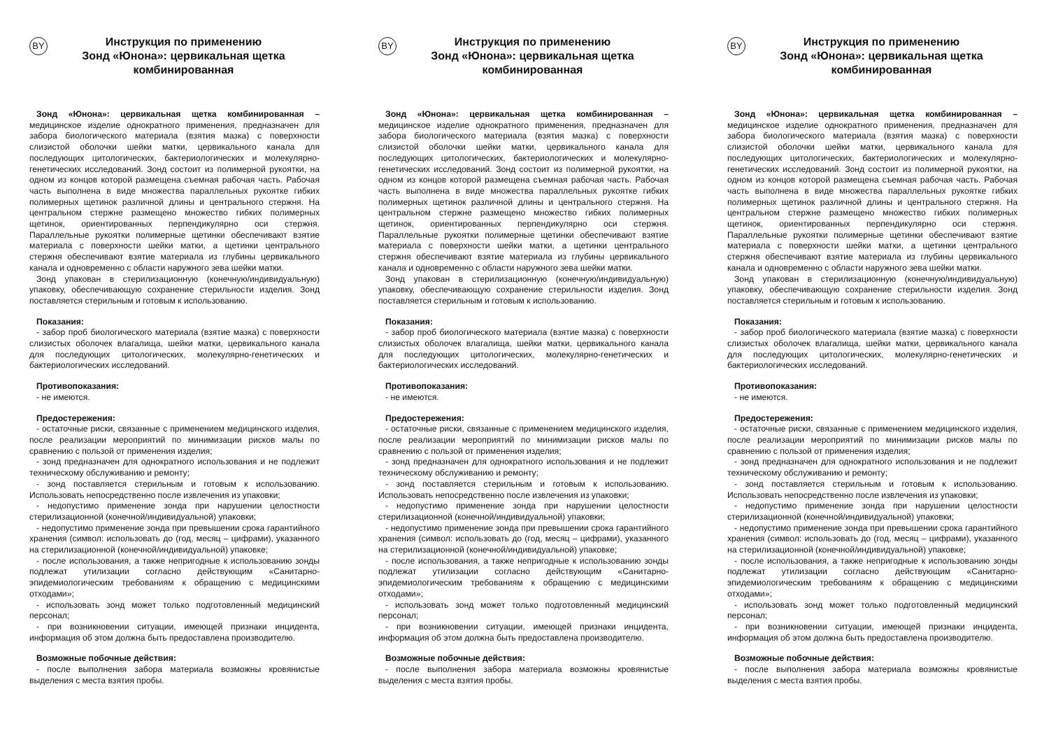BY
Инструкция по применению
Зонд «Юнона»: цервикальная щетка
комбинированная
Зонд «Юнона»: цервикальная щетка комбинированная – медицинское изделие однократного применения, предназначен для забора биологического материала (взятия мазка) с поверхности слизистой оболочки шейки матки, цервикального канала для последующих цитологических, бактериологических и молекулярно-генетических исследований. Зонд состоит из полимерной рукоятки, на одном из концов которой размещена съемная рабочая часть. Рабочая часть выполнена в виде множества параллельных рукоятке гибких полимерных щетинок различной длины и центрального стержня. На центральном стержне размещено множество гибких полимерных щетинок, ориентированных перпендикулярно оси стержня. Параллельные рукоятки полимерные щетинки обеспечивают взятие материала с поверхности шейки матки, а щетинки центрального стержня обеспечивают взятие материала из глубины цервикального канала и одновременно с области наружного зева шейки матки.
Зонд упакован в стерилизационную (конечную/индивидуальную) упаковку, обеспечивающую сохранение стерильности изделия. Зонд поставляется стерильным и готовым к использованию.
Показания:
- забор проб биологического материала (взятие мазка) с поверхности слизистых оболочек влагалища, шейки матки, цервикального канала для последующих цитологических, молекулярно-генетических и бактериологических исследований.
Противопоказания:
- не имеются.
Предостережения:
- остаточные риски, связанные с применением медицинского изделия, после реализации мероприятий по минимизации рисков малы по сравнению с пользой от применения изделия;
- зонд предназначен для однократного использования и не подлежит техническому обслуживанию и ремонту;
- зонд поставляется стерильным и готовым к использованию. Использовать непосредственно после извлечения из упаковки;
- недопустимо применение зонда при нарушении целостности стерилизационной (конечной/индивидуальной) упаковки;
- недопустимо применение зонда при превышении срока гарантийного хранения (символ: использовать до (год, месяц – цифрами), указанного на стерилизационной (конечной/индивидуальной) упаковке;
- после использования, а также непригодные к использованию зонды подлежат утилизации согласно действующим «Санитарно-эпидемиологическим требованиям к обращению с медицинскими отходами»;
- использовать зонд может только подготовленный медицинский персонал;
- при возникновении ситуации, имеющей признаки инцидента, информация об этом должна быть предоставлена производителю.
Возможные побочные действия:
- после выполнения забора материала возможны кровянистые выделения с места взятия пробы.
BY
Инструкция по применению
Зонд «Юнона»: цервикальная щетка
комбинированная
Зонд «Юнона»: цервикальная щетка комбинированная – медицинское изделие однократного применения, предназначен для забора биологического материала (взятия мазка) с поверхности слизистой оболочки шейки матки, цервикального канала для последующих цитологических, бактериологических и молекулярно-генетических исследований. Зонд состоит из полимерной рукоятки, на одном из концов которой размещена съемная рабочая часть. Рабочая часть выполнена в виде множества параллельных рукоятке гибких полимерных щетинок различной длины и центрального стержня. На центральном стержне размещено множество гибких полимерных щетинок, ориентированных перпендикулярно оси стержня. Параллельные рукоятки полимерные щетинки обеспечивают взятие материала с поверхности шейки матки, а щетинки центрального стержня обеспечивают взятие материала из глубины цервикального канала и одновременно с области наружного зева шейки матки.
Зонд упакован в стерилизационную (конечную/индивидуальную) упаковку, обеспечивающую сохранение стерильности изделия. Зонд поставляется стерильным и готовым к использованию.
Показания:
- забор проб биологического материала (взятие мазка) с поверхности слизистых оболочек влагалища, шейки матки, цервикального канала для последующих цитологических, молекулярно-генетических и бактериологических исследований.
Противопоказания:
- не имеются.
Предостережения:
- остаточные риски, связанные с применением медицинского изделия, после реализации мероприятий по минимизации рисков малы по сравнению с пользой от применения изделия;
- зонд предназначен для однократного использования и не подлежит техническому обслуживанию и ремонту;
- зонд поставляется стерильным и готовым к использованию. Использовать непосредственно после извлечения из упаковки;
- недопустимо применение зонда при нарушении целостности стерилизационной (конечной/индивидуальной) упаковки;
- недопустимо применение зонда при превышении срока гарантийного хранения (символ: использовать до (год, месяц – цифрами), указанного на стерилизационной (конечной/индивидуальной) упаковке;
- после использования, а также непригодные к использованию зонды подлежат утилизации согласно действующим «Санитарно-эпидемиологическим требованиям к обращению с медицинскими отходами»;
- использовать зонд может только подготовленный медицинский персонал;
- при возникновении ситуации, имеющей признаки инцидента, информация об этом должна быть предоставлена производителю.
Возможные побочные действия:
- после выполнения забора материала возможны кровянистые выделения с места взятия пробы.
BY
Инструкция по применению
Зонд «Юнона»: цервикальная щетка
комбинированная
Зонд «Юнона»: цервикальная щетка комбинированная – медицинское изделие однократного применения, предназначен для забора биологического материала (взятия мазка) с поверхности слизистой оболочки шейки матки, цервикального канала для последующих цитологических, бактериологических и молекулярно-генетических исследований. Зонд состоит из полимерной рукоятки, на одном из концов которой размещена съемная рабочая часть. Рабочая часть выполнена в виде множества параллельных рукоятке гибких полимерных щетинок различной длины и центрального стержня. На центральном стержне размещено множество гибких полимерных щетинок, ориентированных перпендикулярно оси стержня. Параллельные рукоятки полимерные щетинки обеспечивают взятие материала с поверхности шейки матки, а щетинки центрального стержня обеспечивают взятие материала из глубины цервикального канала и одновременно с области наружного зева шейки матки.
Зонд упакован в стерилизационную (конечную/индивидуальную) упаковку, обеспечивающую сохранение стерильности изделия. Зонд поставляется стерильным и готовым к использованию.
Показания:
- забор проб биологического материала (взятие мазка) с поверхности слизистых оболочек влагалища, шейки матки, цервикального канала для последующих цитологических, молекулярно-генетических и бактериологических исследований.
Противопоказания:
- не имеются.
Предостережения:
- остаточные риски, связанные с применением медицинского изделия, после реализации мероприятий по минимизации рисков малы по сравнению с пользой от применения изделия;
- зонд предназначен для однократного использования и не подлежит техническому обслуживанию и ремонту;
- зонд поставляется стерильным и готовым к использованию. Использовать непосредственно после извлечения из упаковки;
- недопустимо применение зонда при нарушении целостности стерилизационной (конечной/индивидуальной) упаковки;
- недопустимо применение зонда при превышении срока гарантийного хранения (символ: использовать до (год, месяц – цифрами), указанного на стерилизационной (конечной/индивидуальной) упаковке;
- после использования, а также непригодные к использованию зонды подлежат утилизации согласно действующим «Санитарно-эпидемиологическим требованиям к обращению с медицинскими отходами»;
- использовать зонд может только подготовленный медицинский персонал;
- при возникновении ситуации, имеющей признаки инцидента, информация об этом должна быть предоставлена производителю.
Возможные побочные действия:
- после выполнения забора материала возможны кровянистые выделения с места взятия пробы.